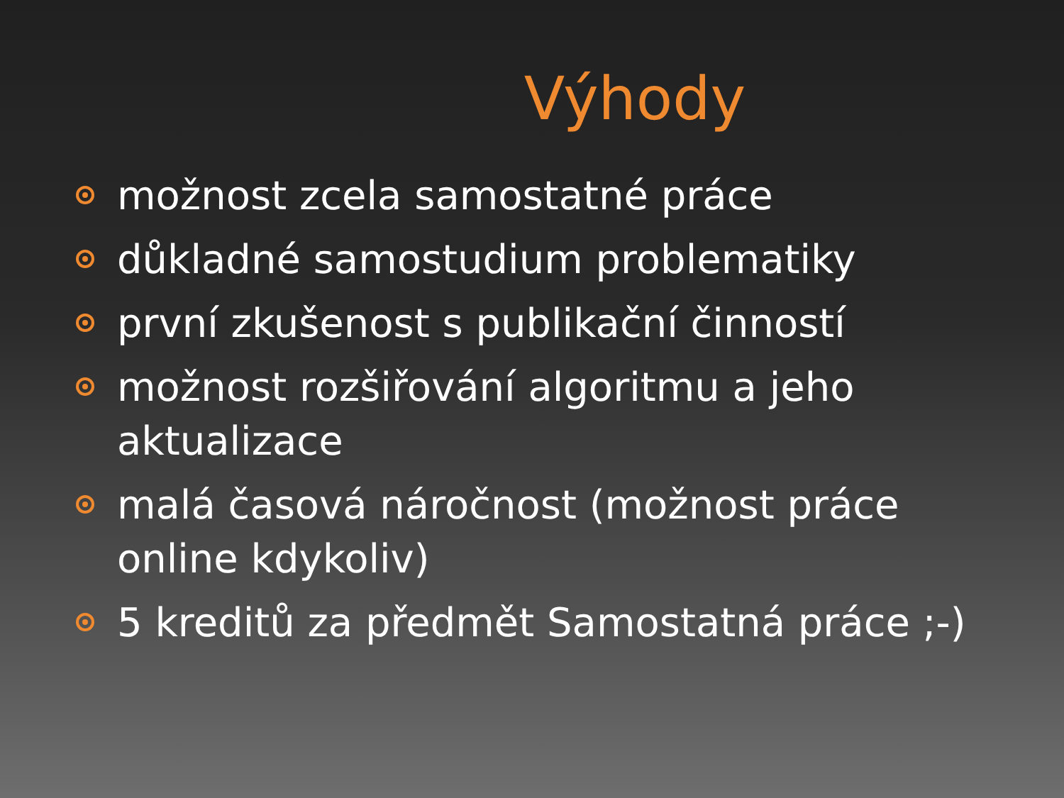Výhody
možnost zcela samostatné práce
důkladné samostudium problematiky
první zkušenost s publikační činností
možnost rozšiřování algoritmu a jeho aktualizace
malá časová náročnost (možnost práce online kdykoliv)
5 kreditů za předmět Samostatná práce ;-)